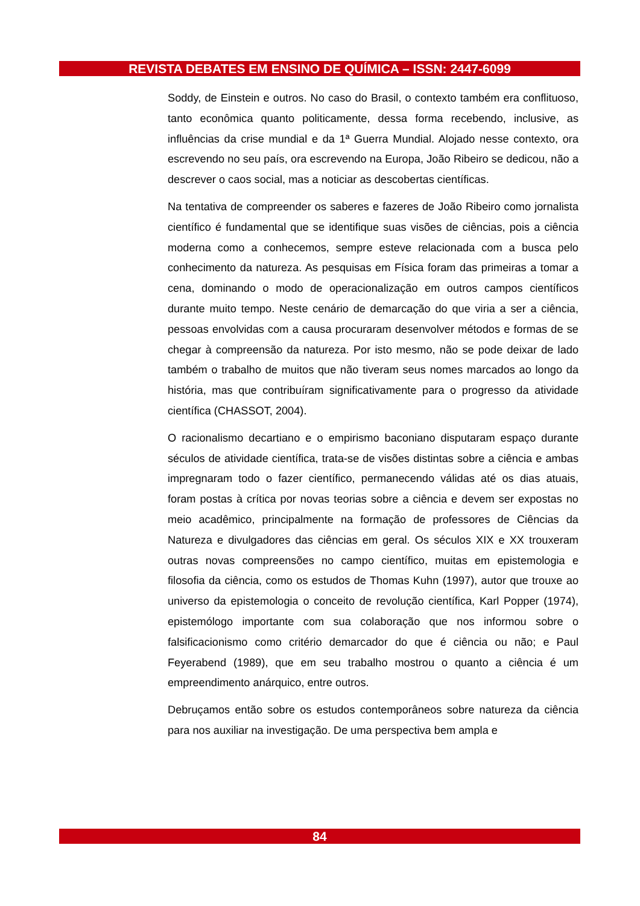REVISTA DEBATES EM ENSINO DE QUÍMICA – ISSN: 2447-6099
Soddy, de Einstein e outros. No caso do Brasil, o contexto também era conflituoso, tanto econômica quanto politicamente, dessa forma recebendo, inclusive, as influências da crise mundial e da 1ª Guerra Mundial. Alojado nesse contexto, ora escrevendo no seu país, ora escrevendo na Europa, João Ribeiro se dedicou, não a descrever o caos social, mas a noticiar as descobertas científicas.
Na tentativa de compreender os saberes e fazeres de João Ribeiro como jornalista científico é fundamental que se identifique suas visões de ciências, pois a ciência moderna como a conhecemos, sempre esteve relacionada com a busca pelo conhecimento da natureza. As pesquisas em Física foram das primeiras a tomar a cena, dominando o modo de operacionalização em outros campos científicos durante muito tempo. Neste cenário de demarcação do que viria a ser a ciência, pessoas envolvidas com a causa procuraram desenvolver métodos e formas de se chegar à compreensão da natureza. Por isto mesmo, não se pode deixar de lado também o trabalho de muitos que não tiveram seus nomes marcados ao longo da história, mas que contribuíram significativamente para o progresso da atividade científica (CHASSOT, 2004).
O racionalismo decartiano e o empirismo baconiano disputaram espaço durante séculos de atividade científica, trata-se de visões distintas sobre a ciência e ambas impregnaram todo o fazer científico, permanecendo válidas até os dias atuais, foram postas à crítica por novas teorias sobre a ciência e devem ser expostas no meio acadêmico, principalmente na formação de professores de Ciências da Natureza e divulgadores das ciências em geral. Os séculos XIX e XX trouxeram outras novas compreensões no campo científico, muitas em epistemologia e filosofia da ciência, como os estudos de Thomas Kuhn (1997), autor que trouxe ao universo da epistemologia o conceito de revolução científica, Karl Popper (1974), epistemólogo importante com sua colaboração que nos informou sobre o falsificacionismo como critério demarcador do que é ciência ou não; e Paul Feyerabend (1989), que em seu trabalho mostrou o quanto a ciência é um empreendimento anárquico, entre outros.
Debruçamos então sobre os estudos contemporâneos sobre natureza da ciência para nos auxiliar na investigação. De uma perspectiva bem ampla e
84